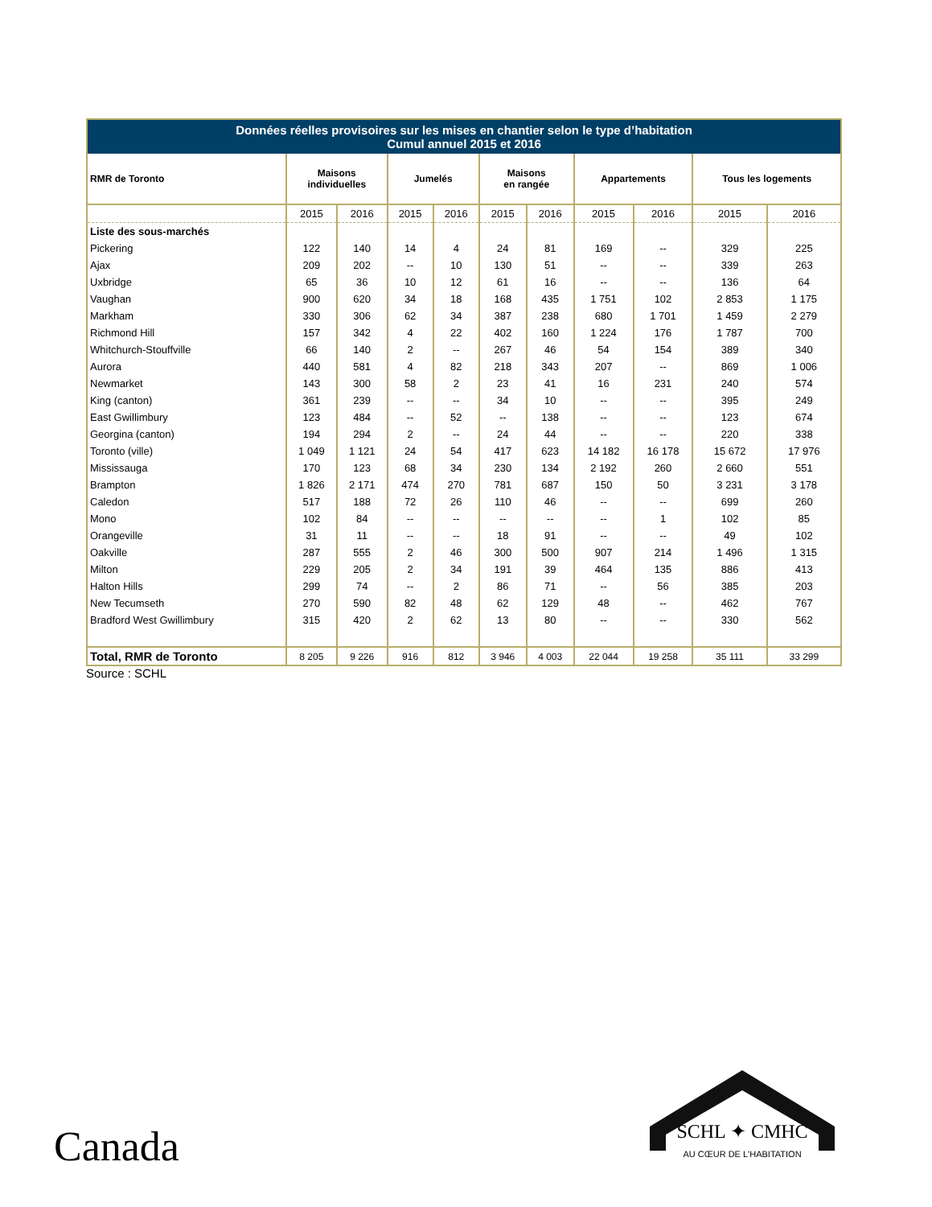| Données réelles provisoires sur les mises en chantier selon le type d’habitation Cumul annuel 2015 et 2016 | | | | | | | | | | |
| --- | --- | --- | --- | --- | --- | --- | --- | --- | --- | --- |
| RMR de Toronto | Maisons individuelles | | Jumelés | | Maisons en rangée | | Appartements | | Tous les logements | |
| | 2015 | 2016 | 2015 | 2016 | 2015 | 2016 | 2015 | 2016 | 2015 | 2016 |
| Liste des sous-marchés | | | | | | | | | | |
| Pickering | 122 | 140 | 14 | 4 | 24 | 81 | 169 | -- | 329 | 225 |
| Ajax | 209 | 202 | -- | 10 | 130 | 51 | -- | -- | 339 | 263 |
| Uxbridge | 65 | 36 | 10 | 12 | 61 | 16 | -- | -- | 136 | 64 |
| Vaughan | 900 | 620 | 34 | 18 | 168 | 435 | 1 751 | 102 | 2 853 | 1 175 |
| Markham | 330 | 306 | 62 | 34 | 387 | 238 | 680 | 1 701 | 1 459 | 2 279 |
| Richmond Hill | 157 | 342 | 4 | 22 | 402 | 160 | 1 224 | 176 | 1 787 | 700 |
| Whitchurch-Stouffville | 66 | 140 | 2 | -- | 267 | 46 | 54 | 154 | 389 | 340 |
| Aurora | 440 | 581 | 4 | 82 | 218 | 343 | 207 | -- | 869 | 1 006 |
| Newmarket | 143 | 300 | 58 | 2 | 23 | 41 | 16 | 231 | 240 | 574 |
| King (canton) | 361 | 239 | -- | -- | 34 | 10 | -- | -- | 395 | 249 |
| East Gwillimbury | 123 | 484 | -- | 52 | -- | 138 | -- | -- | 123 | 674 |
| Georgina (canton) | 194 | 294 | 2 | -- | 24 | 44 | -- | -- | 220 | 338 |
| Toronto (ville) | 1 049 | 1 121 | 24 | 54 | 417 | 623 | 14 182 | 16 178 | 15 672 | 17 976 |
| Mississauga | 170 | 123 | 68 | 34 | 230 | 134 | 2 192 | 260 | 2 660 | 551 |
| Brampton | 1 826 | 2 171 | 474 | 270 | 781 | 687 | 150 | 50 | 3 231 | 3 178 |
| Caledon | 517 | 188 | 72 | 26 | 110 | 46 | -- | -- | 699 | 260 |
| Mono | 102 | 84 | -- | -- | -- | -- | -- | 1 | 102 | 85 |
| Orangeville | 31 | 11 | -- | -- | 18 | 91 | -- | -- | 49 | 102 |
| Oakville | 287 | 555 | 2 | 46 | 300 | 500 | 907 | 214 | 1 496 | 1 315 |
| Milton | 229 | 205 | 2 | 34 | 191 | 39 | 464 | 135 | 886 | 413 |
| Halton Hills | 299 | 74 | -- | 2 | 86 | 71 | -- | 56 | 385 | 203 |
| New Tecumseth | 270 | 590 | 82 | 48 | 62 | 129 | 48 | -- | 462 | 767 |
| Bradford West Gwillimbury | 315 | 420 | 2 | 62 | 13 | 80 | -- | -- | 330 | 562 |
| Total, RMR de Toronto | 8 205 | 9 226 | 916 | 812 | 3 946 | 4 003 | 22 044 | 19 258 | 35 111 | 33 299 |
Source : SCHL
Canada
SCHL ✦ CMHC
AU CŒUR DE L'HABITATION